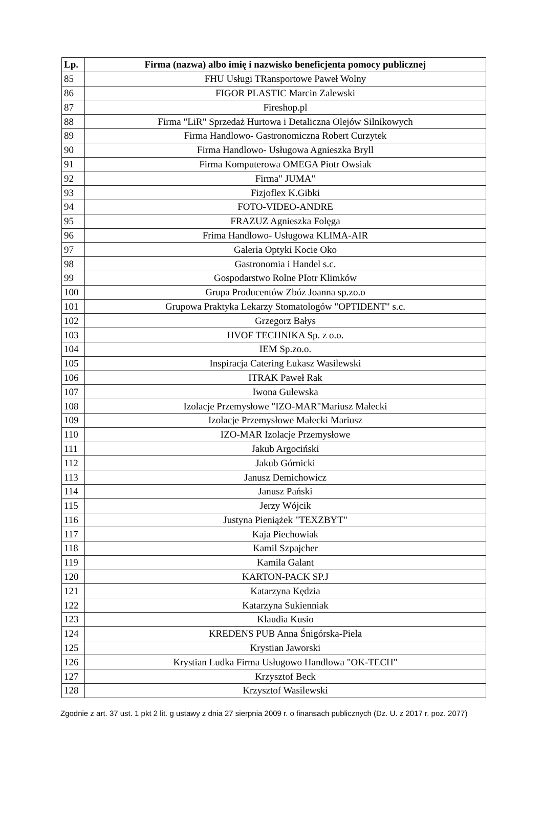| Lp. | Firma (nazwa) albo imię i nazwisko beneficjenta pomocy publicznej |
| --- | --- |
| 85 | FHU Usługi TRansportowe Paweł Wolny |
| 86 | FIGOR PLASTIC Marcin Zalewski |
| 87 | Fireshop.pl |
| 88 | Firma "LiR" Sprzedaż Hurtowa i Detaliczna Olejów Silnikowych |
| 89 | Firma Handlowo- Gastronomiczna Robert Curzytek |
| 90 | Firma Handlowo- Usługowa Agnieszka Bryll |
| 91 | Firma Komputerowa OMEGA Piotr Owsiak |
| 92 | Firma" JUMA" |
| 93 | Fizjoflex K.Gibki |
| 94 | FOTO-VIDEO-ANDRE |
| 95 | FRAZUZ Agnieszka Folęga |
| 96 | Frima Handlowo- Usługowa KLIMA-AIR |
| 97 | Galeria Optyki Kocie Oko |
| 98 | Gastronomia i Handel s.c. |
| 99 | Gospodarstwo Rolne PIotr Klimków |
| 100 | Grupa Producentów Zbóz Joanna sp.zo.o |
| 101 | Grupowa Praktyka Lekarzy Stomatologów "OPTIDENT" s.c. |
| 102 | Grzegorz Bałys |
| 103 | HVOF TECHNIKA Sp. z o.o. |
| 104 | IEM Sp.zo.o. |
| 105 | Inspiracja Catering Łukasz Wasilewski |
| 106 | ITRAK Paweł Rak |
| 107 | Iwona Gulewska |
| 108 | Izolacje Przemysłowe "IZO-MAR"Mariusz Małecki |
| 109 | Izolacje Przemysłowe Małecki Mariusz |
| 110 | IZO-MAR Izolacje Przemysłowe |
| 111 | Jakub Argociński |
| 112 | Jakub Górnicki |
| 113 | Janusz Demichowicz |
| 114 | Janusz Pański |
| 115 | Jerzy Wójcik |
| 116 | Justyna Pieniążek "TEXZBYT" |
| 117 | Kaja Piechowiak |
| 118 | Kamil Szpajcher |
| 119 | Kamila Galant |
| 120 | KARTON-PACK SP.J |
| 121 | Katarzyna Kędzia |
| 122 | Katarzyna Sukienniak |
| 123 | Klaudia Kusio |
| 124 | KREDENS PUB Anna Śnigórska-Piela |
| 125 | Krystian Jaworski |
| 126 | Krystian Ludka Firma Usługowo Handlowa "OK-TECH" |
| 127 | Krzysztof Beck |
| 128 | Krzysztof Wasilewski |
Zgodnie z art. 37 ust. 1 pkt 2 lit. g ustawy z dnia 27 sierpnia 2009 r. o finansach publicznych (Dz. U. z 2017 r. poz. 2077)